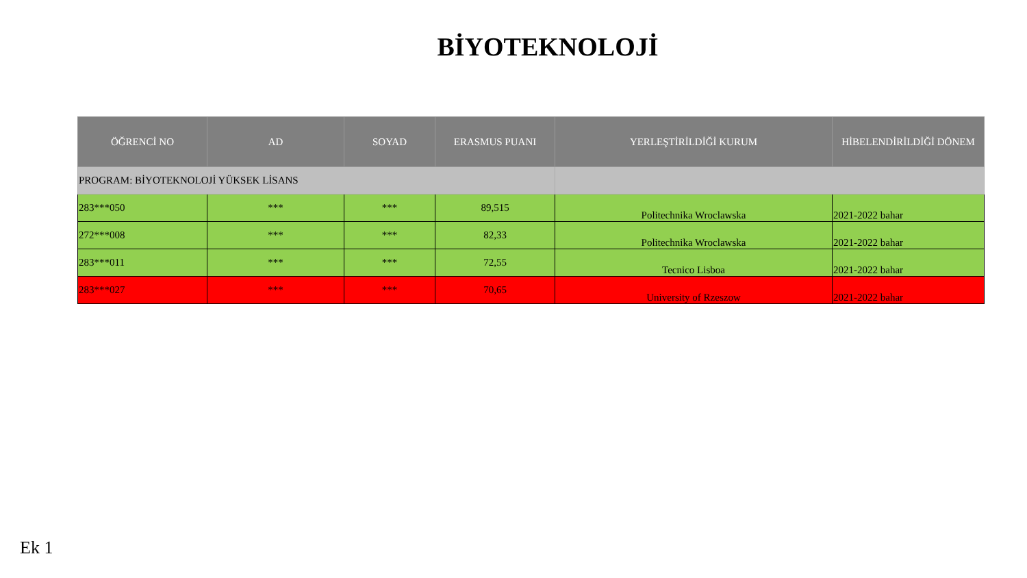BİYOTEKNOLOJİ
| ÖĞRENCİ NO | AD | SOYAD | ERASMUS PUANI | YERLEŞTİRİLDİĞİ KURUM | HİBELENDİRİLDİĞİ DÖNEM |
| --- | --- | --- | --- | --- | --- |
| PROGRAM: BİYOTEKNOLOJİ YÜKSEK LİSANS | | | | | |
| 283***050 | *** | *** | 89,515 | Politechnika Wroclawska | 2021-2022 bahar |
| 272***008 | *** | *** | 82,33 | Politechnika Wroclawska | 2021-2022 bahar |
| 283***011 | *** | *** | 72,55 | Tecnico Lisboa | 2021-2022 bahar |
| 283***027 | *** | *** | 70,65 | University of Rzeszow | 2021-2022 bahar |
Ek 1